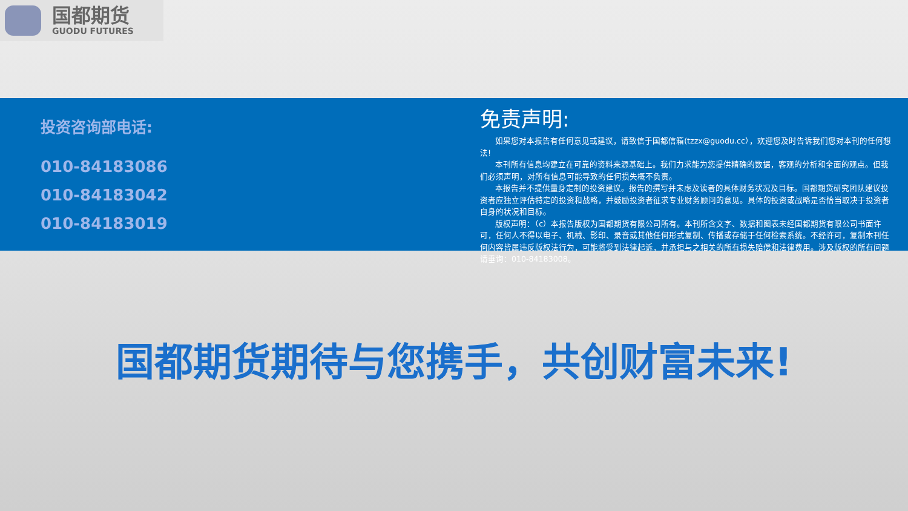国都期货
GUODU FUTURES
投资咨询部电话:
010-84183086
010-84183042
010-84183019
免责声明:
如果您对本报告有任何意见或建议，请致信于国都信箱(tzzx@guodu.cc），欢迎您及时告诉我们您对本刊的任何想法!
本刊所有信息均建立在可靠的资料来源基础上。我们力求能为您提供精确的数据，客观的分析和全面的观点。但我们必须声明，对所有信息可能导致的任何损失概不负责。
本报告并不提供量身定制的投资建议。报告的撰写并未虑及读者的具体财务状况及目标。国都期货研究团队建议投资者应独立评估特定的投资和战略，并鼓励投资者征求专业财务顾问的意见。具体的投资或战略是否恰当取决于投资者自身的状况和目标。
版权声明：（c）本报告版权为国都期货有限公司所有。本刊所含文字、数据和图表未经国都期货有限公司书面许可，任何人不得以电子、机械、影印、录音或其他任何形式复制、传播或存储于任何检索系统。不经许可，复制本刊任何内容皆属违反版权法行为，可能将受到法律起诉，并承担与之相关的所有损失赔偿和法律费用。涉及版权的所有问题请垂询：010-84183008。
国都期货期待与您携手，共创财富未来!